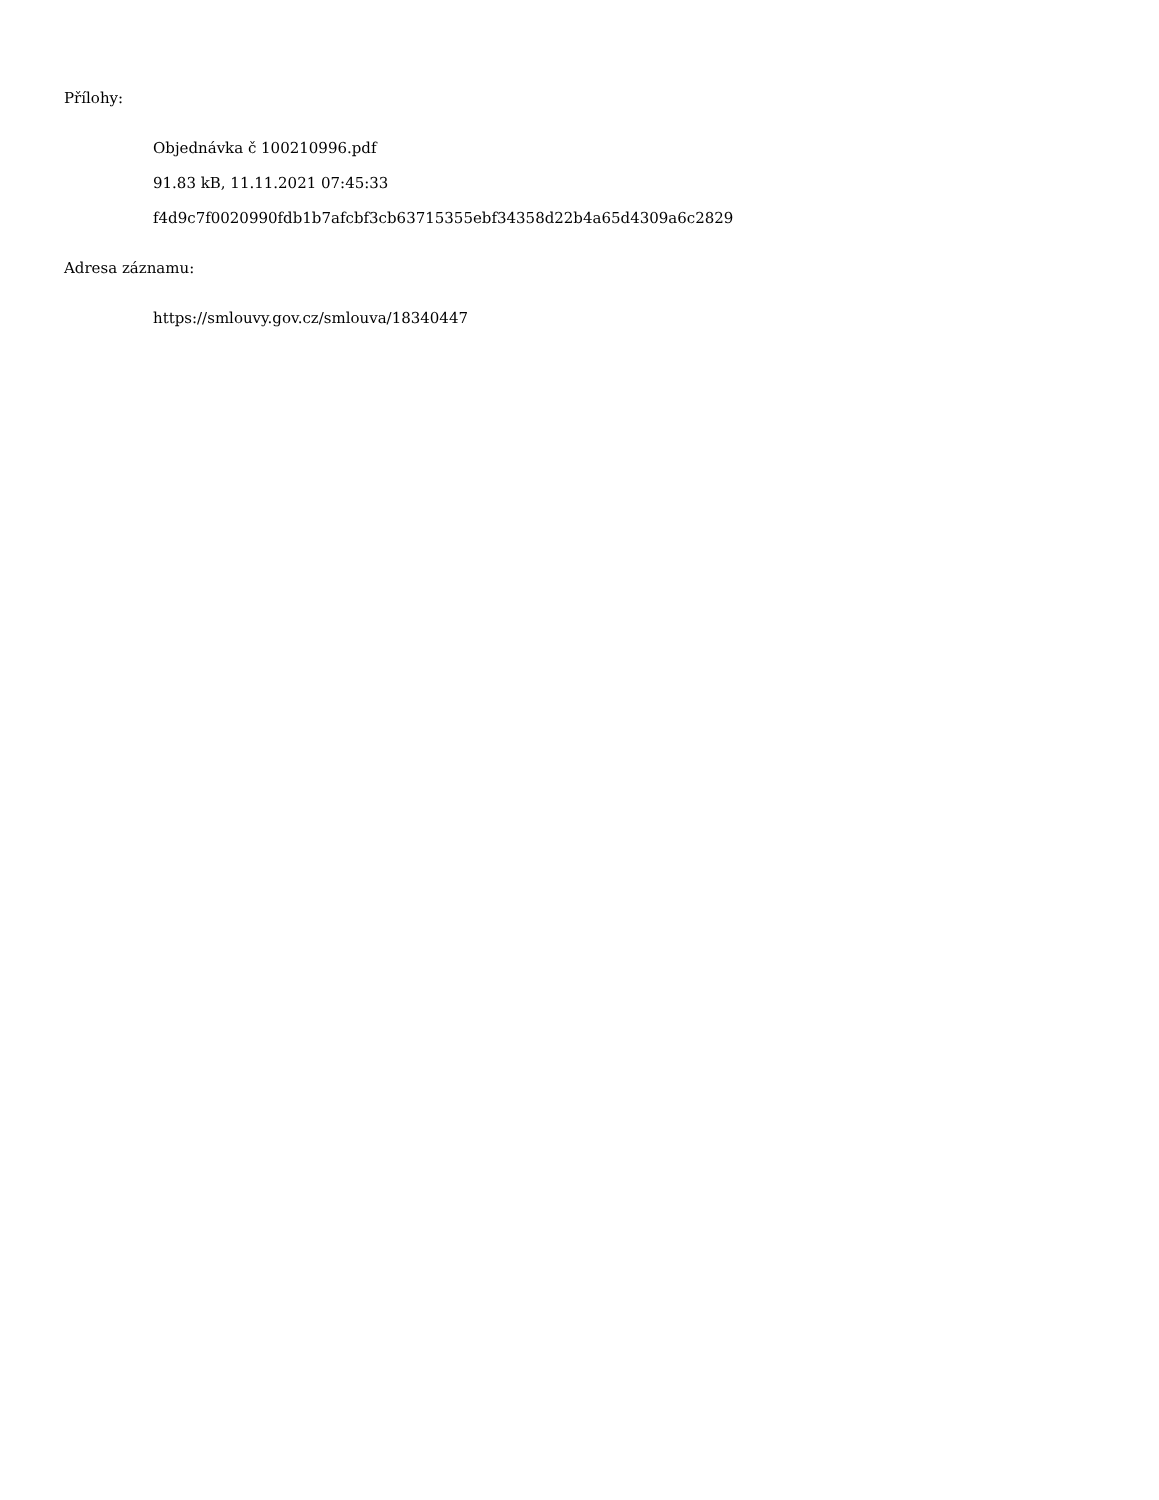Přílohy:
Objednávka č 100210996.pdf
91.83 kB, 11.11.2021 07:45:33
f4d9c7f0020990fdb1b7afcbf3cb63715355ebf34358d22b4a65d4309a6c2829
Adresa záznamu:
https://smlouvy.gov.cz/smlouva/18340447